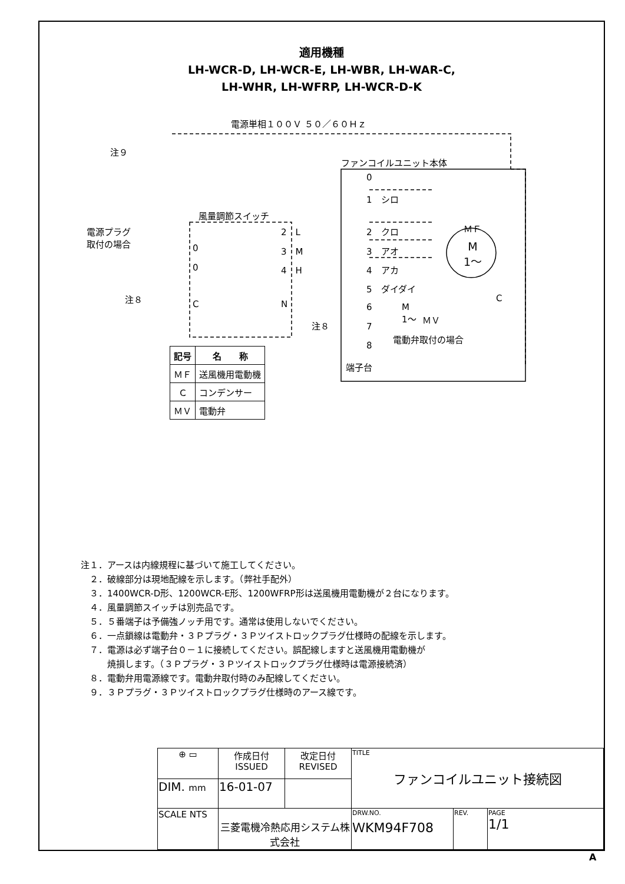適用機種
LH-WCR-D, LH-WCR-E, LH-WBR, LH-WAR-C,
LH-WHR, LH-WFRP, LH-WCR-D-K
電源単相１００Ｖ ５０／６０Ｈｚ
注９
ファンコイルユニット本体
0
1　シロ
ＭＦ
2　クロ
3　アオ
4　アカ
5　ダイダイ
6
7
8
端子台
M
1～
C
M
1～
ＭＶ
風量調節スイッチ
電源プラグ
取付の場合
0
0
C
2　L
3　M
4　H
N
注８
注８
電動弁取付の場合
| 記号 | 名 称 |
| --- | --- |
| ＭＦ | 送風機用電動機 |
| Ｃ | コンデンサー |
| ＭＶ | 電動弁 |
注１．アースは内線規程に基づいて施工してください。
　２．破線部分は現地配線を示します。（弊社手配外）
　３．1400WCR-D形、1200WCR-E形、1200WFRP形は送風機用電動機が２台になります。
　４．風量調節スイッチは別売品です。
　５．５番端子は予備強ノッチ用です。通常は使用しないでください。
　６．一点鎖線は電動弁・３Ｐプラグ・３Ｐツイストロックプラグ仕様時の配線を示します。
　７．電源は必ず端子台０－１に接続してください。誤配線しますと送風機用電動機が
　　　焼損します。（３Ｐプラグ・３Ｐツイストロックプラグ仕様時は電源接続済）
　８．電動弁用電源線です。電動弁取付時のみ配線してください。
　９．３Ｐプラグ・３Ｐツイストロックプラグ仕様時のアース線です。
| ⊕ ▭ | 作成日付 ISSUED | 改定日付 REVISED | TITLE ファンコイルユニット接続図 | | |
| DIM. mm | 16-01-07 | | | | |
| SCALE NTS | 三菱電機冷熱応用システム株式会社 | | DRW.NO. ＷKM94F708 | REV. | PAGE 1/1 |
A